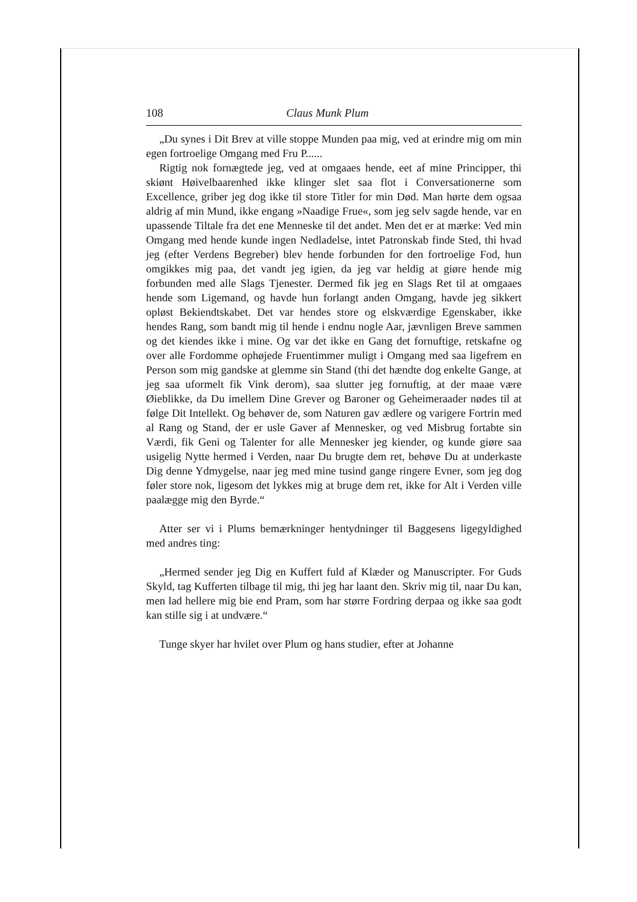108 Claus Munk Plum
„Du synes i Dit Brev at ville stoppe Munden paa mig, ved at erindre mig om min egen fortroelige Omgang med Fru P......
Rigtig nok fornægtede jeg, ved at omgaaes hende, eet af mine Principper, thi skiønt Høivelbaarenhed ikke klinger slet saa flot i Conversationerne som Excellence, griber jeg dog ikke til store Titler for min Død. Man hørte dem ogsaa aldrig af min Mund, ikke engang »Naadige Frue«, som jeg selv sagde hende, var en upassende Tiltale fra det ene Menneske til det andet. Men det er at mærke: Ved min Omgang med hende kunde ingen Nedladelse, intet Patronskab finde Sted, thi hvad jeg (efter Verdens Begreber) blev hende forbunden for den fortroelige Fod, hun omgikkes mig paa, det vandt jeg igien, da jeg var heldig at giøre hende mig forbunden med alle Slags Tjenester. Dermed fik jeg en Slags Ret til at omgaaes hende som Ligemand, og havde hun forlangt anden Omgang, havde jeg sikkert opløst Bekiendtskabet. Det var hendes store og elskværdige Egenskaber, ikke hendes Rang, som bandt mig til hende i endnu nogle Aar, jævnligen Breve sammen og det kiendes ikke i mine. Og var det ikke en Gang det fornuftige, retskafne og over alle Fordomme ophøjede Fruentimmer muligt i Omgang med saa ligefrem en Person som mig gandske at glemme sin Stand (thi det hændte dog enkelte Gange, at jeg saa uformelt fik Vink derom), saa slutter jeg fornuftig, at der maae være Øieblikke, da Du imellem Dine Grever og Baroner og Geheimeraader nødes til at følge Dit Intellekt. Og behøver de, som Naturen gav ædlere og varigere Fortrin med al Rang og Stand, der er usle Gaver af Mennesker, og ved Misbrug fortabte sin Værdi, fik Geni og Talenter for alle Mennesker jeg kiender, og kunde giøre saa usigelig Nytte hermed i Verden, naar Du brugte dem ret, behøve Du at underkaste Dig denne Ydmygelse, naar jeg med mine tusind gange ringere Evner, som jeg dog føler store nok, ligesom det lykkes mig at bruge dem ret, ikke for Alt i Verden ville paalægge mig den Byrde.“
Atter ser vi i Plums bemærkninger hentydninger til Baggesens ligegyldighed med andres ting:
„Hermed sender jeg Dig en Kuffert fuld af Klæder og Manuscripter. For Guds Skyld, tag Kufferten tilbage til mig, thi jeg har laant den. Skriv mig til, naar Du kan, men lad hellere mig bie end Pram, som har større Fordring derpaa og ikke saa godt kan stille sig i at undvære.“
Tunge skyer har hvilet over Plum og hans studier, efter at Johanne